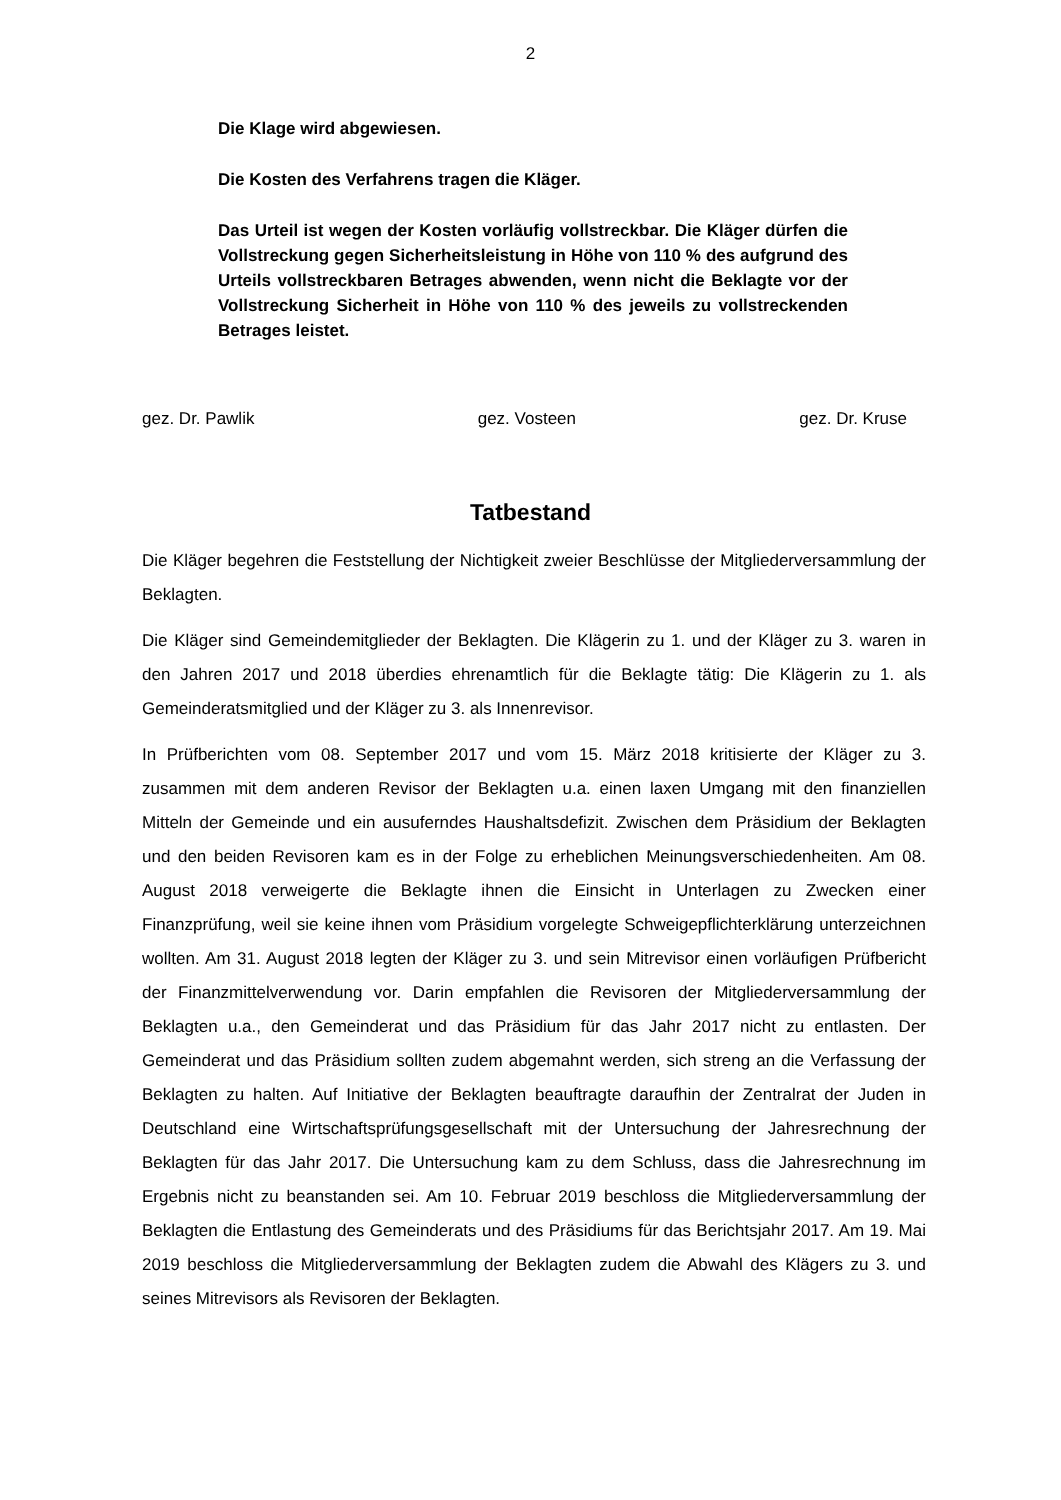2
Die Klage wird abgewiesen.
Die Kosten des Verfahrens tragen die Kläger.
Das Urteil ist wegen der Kosten vorläufig vollstreckbar. Die Kläger dürfen die Vollstreckung gegen Sicherheitsleistung in Höhe von 110 % des aufgrund des Urteils vollstreckbaren Betrages abwenden, wenn nicht die Beklagte vor der Vollstreckung Sicherheit in Höhe von 110 % des jeweils zu vollstreckenden Betrages leistet.
gez. Dr. Pawlik gez. Vosteen gez. Dr. Kruse
Tatbestand
Die Kläger begehren die Feststellung der Nichtigkeit zweier Beschlüsse der Mitgliederversammlung der Beklagten.
Die Kläger sind Gemeindemitglieder der Beklagten. Die Klägerin zu 1. und der Kläger zu 3. waren in den Jahren 2017 und 2018 überdies ehrenamtlich für die Beklagte tätig: Die Klägerin zu 1. als Gemeinderatsmitglied und der Kläger zu 3. als Innenrevisor.
In Prüfberichten vom 08. September 2017 und vom 15. März 2018 kritisierte der Kläger zu 3. zusammen mit dem anderen Revisor der Beklagten u.a. einen laxen Umgang mit den finanziellen Mitteln der Gemeinde und ein ausuferndes Haushaltsdefizit. Zwischen dem Präsidium der Beklagten und den beiden Revisoren kam es in der Folge zu erheblichen Meinungsverschiedenheiten. Am 08. August 2018 verweigerte die Beklagte ihnen die Einsicht in Unterlagen zu Zwecken einer Finanzprüfung, weil sie keine ihnen vom Präsidium vorgelegte Schweigepflichterklärung unterzeichnen wollten. Am 31. August 2018 legten der Kläger zu 3. und sein Mitrevisor einen vorläufigen Prüfbericht der Finanzmittelverwendung vor. Darin empfahlen die Revisoren der Mitgliederversammlung der Beklagten u.a., den Gemeinderat und das Präsidium für das Jahr 2017 nicht zu entlasten. Der Gemeinderat und das Präsidium sollten zudem abgemahnt werden, sich streng an die Verfassung der Beklagten zu halten. Auf Initiative der Beklagten beauftragte daraufhin der Zentralrat der Juden in Deutschland eine Wirtschaftsprüfungsgesellschaft mit der Untersuchung der Jahresrechnung der Beklagten für das Jahr 2017. Die Untersuchung kam zu dem Schluss, dass die Jahresrechnung im Ergebnis nicht zu beanstanden sei. Am 10. Februar 2019 beschloss die Mitgliederversammlung der Beklagten die Entlastung des Gemeinderats und des Präsidiums für das Berichtsjahr 2017. Am 19. Mai 2019 beschloss die Mitgliederversammlung der Beklagten zudem die Abwahl des Klägers zu 3. und seines Mitrevisors als Revisoren der Beklagten.